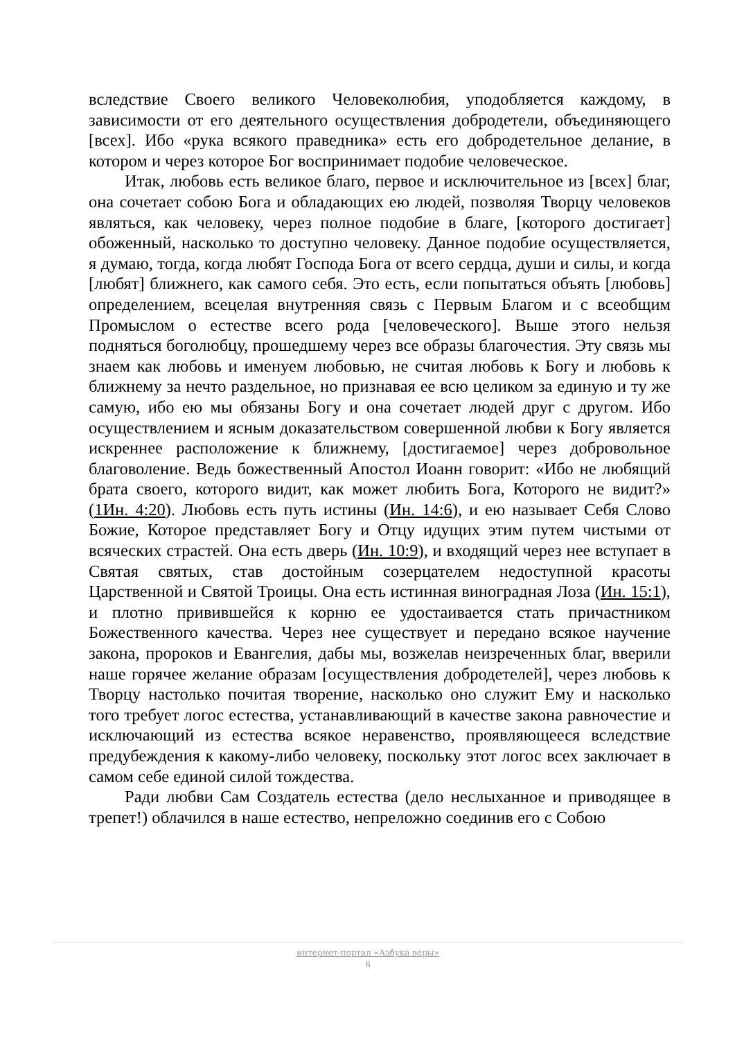вследствие Своего великого Человеколюбия, уподобляется каждому, в зависимости от его деятельного осуществления добродетели, объединяющего [всех]. Ибо «рука всякого праведника» есть его добродетельное делание, в котором и через которое Бог воспринимает подобие человеческое.
Итак, любовь есть великое благо, первое и исключительное из [всех] благ, она сочетает собою Бога и обладающих ею людей, позволяя Творцу человеков являться, как человеку, через полное подобие в благе, [которого достигает] обоженный, насколько то доступно человеку. Данное подобие осуществляется, я думаю, тогда, когда любят Господа Бога от всего сердца, души и силы, и когда [любят] ближнего, как самого себя. Это есть, если попытаться объять [любовь] определением, всецелая внутренняя связь с Первым Благом и с всеобщим Промыслом о естестве всего рода [человеческого]. Выше этого нельзя подняться боголюбцу, прошедшему через все образы благочестия. Эту связь мы знаем как любовь и именуем любовью, не считая любовь к Богу и любовь к ближнему за нечто раздельное, но признавая ее всю целиком за единую и ту же самую, ибо ею мы обязаны Богу и она сочетает людей друг с другом. Ибо осуществлением и ясным доказательством совершенной любви к Богу является искреннее расположение к ближнему, [достигаемое] через добровольное благоволение. Ведь божественный Апостол Иоанн говорит: «Ибо не любящий брата своего, которого видит, как может любить Бога, Которого не видит?» (1Ин. 4:20). Любовь есть путь истины (Ин. 14:6), и ею называет Себя Слово Божие, Которое представляет Богу и Отцу идущих этим путем чистыми от всяческих страстей. Она есть дверь (Ин. 10:9), и входящий через нее вступает в Святая святых, став достойным созерцателем недоступной красоты Царственной и Святой Троицы. Она есть истинная виноградная Лоза (Ин. 15:1), и плотно привившейся к корню ее удостаивается стать причастником Божественного качества. Через нее существует и передано всякое научение закона, пророков и Евангелия, дабы мы, возжелав неизреченных благ, вверили наше горячее желание образам [осуществления добродетелей], через любовь к Творцу настолько почитая творение, насколько оно служит Ему и насколько того требует логос естества, устанавливающий в качестве закона равночестие и исключающий из естества всякое неравенство, проявляющееся вследствие предубеждения к какому-либо человеку, поскольку этот логос всех заключает в самом себе единой силой тождества.
Ради любви Сам Создатель естества (дело неслыханное и приводящее в трепет!) облачился в наше естество, непреложно соединив его с Собою
интернет-портал «Азбука веры»
6